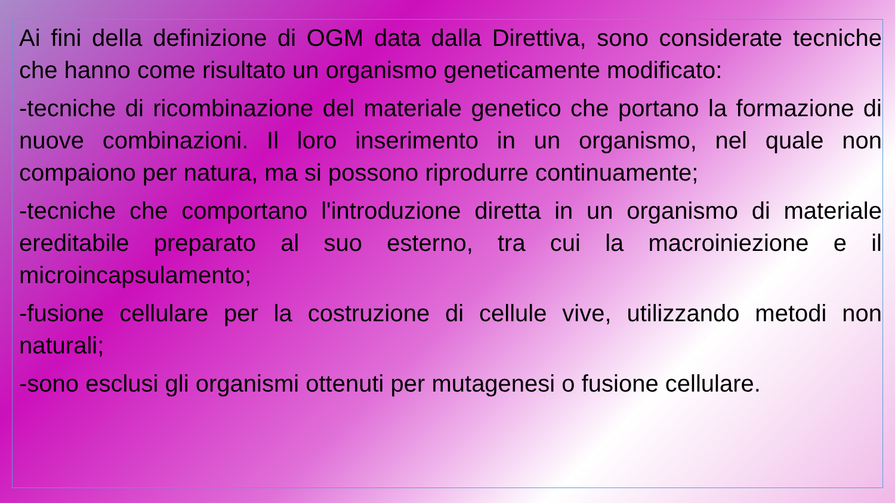Ai fini della definizione di OGM data dalla Direttiva, sono considerate tecniche che hanno come risultato un organismo geneticamente modificato:
-tecniche di ricombinazione del materiale genetico che portano la formazione di nuove combinazioni. Il loro inserimento in un organismo, nel quale non compaiono per natura, ma si possono riprodurre continuamente;
-tecniche che comportano l'introduzione diretta in un organismo di materiale ereditabile preparato al suo esterno, tra cui la macroiniezione e il microincapsulamento;
-fusione cellulare per la costruzione di cellule vive, utilizzando metodi non naturali;
-sono esclusi gli organismi ottenuti per mutagenesi o fusione cellulare.